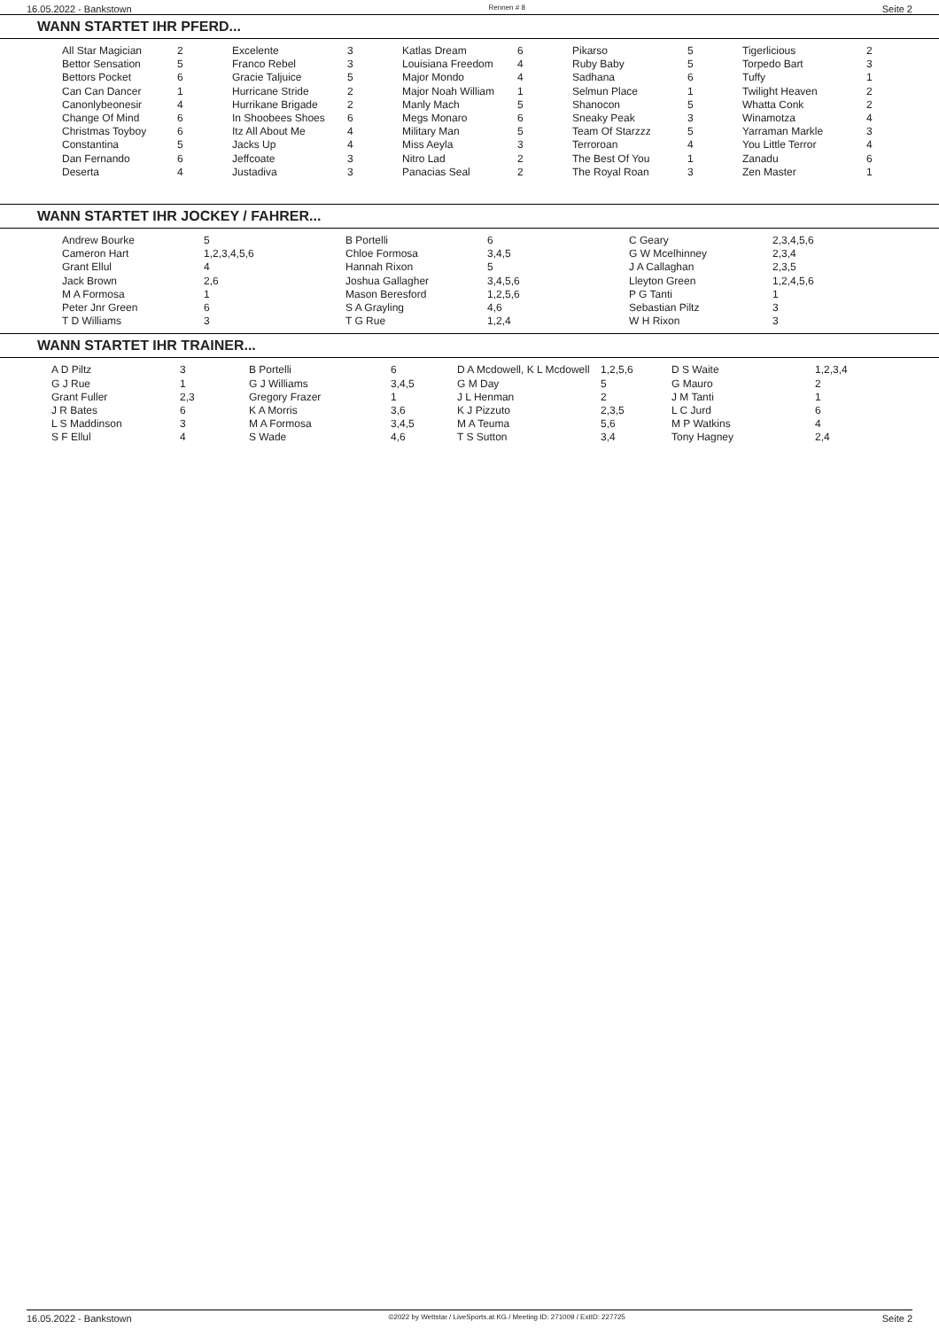16.05.2022 - Bankstown Rennen # 8 Seite 2
WANN STARTET IHR PFERD...
| All Star Magician Bettor Sensation Bettors Pocket Can Can Dancer Canonlybeonesir Change Of Mind Christmas Toyboy Constantina Dan Fernando Deserta | 2 5 6 1 4 6 6 5 6 4 | Excelente Franco Rebel Gracie Taljuice Hurricane Stride Hurrikane Brigade In Shoobees Shoes Itz All About Me Jacks Up Jeffcoate Justadiva | 3 3 5 2 2 6 4 4 3 3 | Katlas Dream Louisiana Freedom Major Mondo Major Noah William Manly Mach Megs Monaro Military Man Miss Aeyla Nitro Lad Panacias Seal | 6 4 4 1 5 6 5 3 2 2 | Pikarso Ruby Baby Sadhana Selmun Place Shanocon Sneaky Peak Team Of Starzzz Terroroan The Best Of You The Royal Roan | 5 5 6 1 5 3 5 4 1 3 | Tigerlicious Torpedo Bart Tuffy Twilight Heaven Whatta Conk Winamotza Yarraman Markle You Little Terror Zanadu Zen Master | 2 3 1 2 2 4 3 4 6 1 |
WANN STARTET IHR JOCKEY / FAHRER...
| Andrew Bourke Cameron Hart Grant Ellul Jack Brown M A Formosa Peter Jnr Green T D Williams | 5 1,2,3,4,5,6 4 2,6 1 6 3 | B Portelli Chloe Formosa Hannah Rixon Joshua Gallagher Mason Beresford S A Grayling T G Rue | 6 3,4,5 5 3,4,5,6 1,2,5,6 4,6 1,2,4 | C Geary G W Mcelhinney J A Callaghan Lleyton Green P G Tanti Sebastian Piltz W H Rixon | 2,3,4,5,6 2,3,4 2,3,5 1,2,4,5,6 1 3 3 |
WANN STARTET IHR TRAINER...
| A D Piltz G J Rue Grant Fuller J R Bates L S Maddinson S F Ellul | 3 1 2,3 6 3 4 | B Portelli G J Williams Gregory Frazer K A Morris M A Formosa S Wade | 6 3,4,5 1 3,6 3,4,5 4,6 | D A Mcdowell, K L Mcdowell G M Day J L Henman K J Pizzuto M A Teuma T S Sutton | 1,2,5,6 5 2 2,3,5 5,6 3,4 | D S Waite G Mauro J M Tanti L C Jurd M P Watkins Tony Hagney | 1,2,3,4 2 1 6 4 2,4 |
16.05.2022 - Bankstown ©2022 by Wettstar / LiveSports.at KG / Meeting ID: 271009 / ExtID: 227725 Seite 2